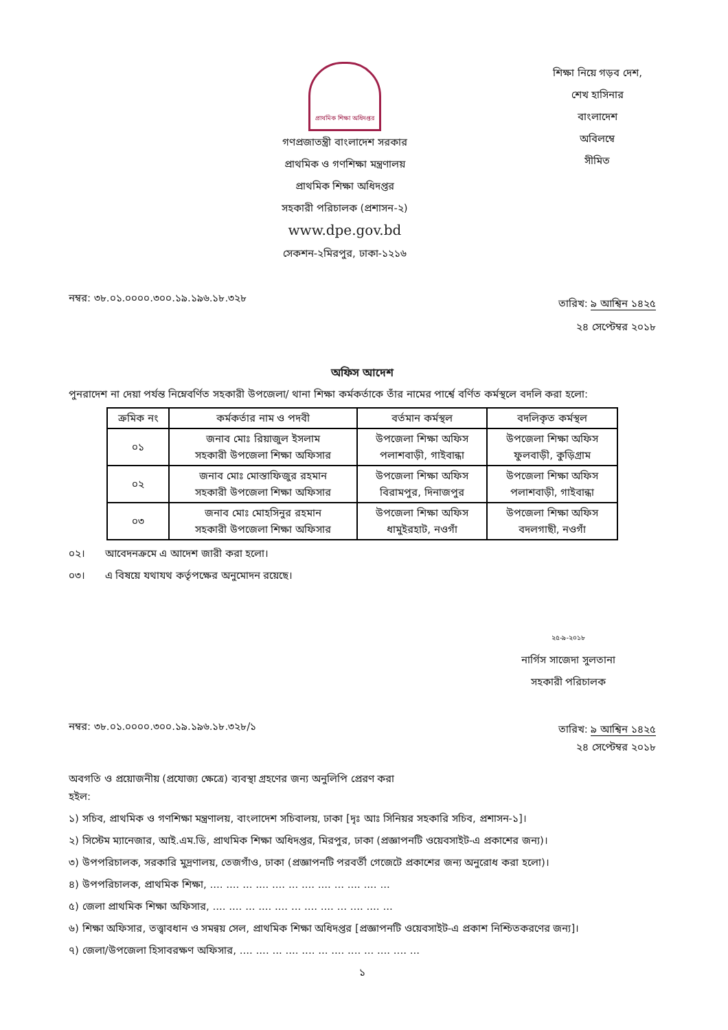প্রাথমিক শিক্ষা অধিদপ্তর
গণপ্রজাতন্ত্রী বাংলাদেশ সরকার
প্রাথমিক ও গণশিক্ষা মন্ত্রণালয়
প্রাথমিক শিক্ষা অধিদপ্তর
সহকারী পরিচালক (প্রশাসন-২)
www.dpe.gov.bd
সেকশন-২মিরপুর, ঢাকা-১২১৬
শিক্ষা নিয়ে গড়ব দেশ,
শেখ হাসিনার
বাংলাদেশ
অবিলম্বে
সীমিত
নম্বর: ৩৮.০১.০০০০.৩০০.১৯.১৯৬.১৮.৩২৮
তারিখ: ৯ আশ্বিন ১৪২৫
২৪ সেপ্টেম্বর ২০১৮
অফিস আদেশ
পুনরাদেশ না দেয়া পর্যন্ত নিম্নেবর্ণিত সহকারী উপজেলা/ থানা শিক্ষা কর্মকর্তাকে তাঁর নামের পার্শ্বে বর্ণিত কর্মস্থলে বদলি করা হলো:
| ক্রমিক নং | কর্মকর্তার নাম ও পদবী | বর্তমান কর্মস্থল | বদলিকৃত কর্মস্থল |
| --- | --- | --- | --- |
| ০১ | জনাব মোঃ রিয়াজুল ইসলাম সহকারী উপজেলা শিক্ষা অফিসার | উপজেলা শিক্ষা অফিস পলাশবাড়ী, গাইবান্ধা | উপজেলা শিক্ষা অফিস ফুলবাড়ী, কুড়িগ্রাম |
| ০২ | জনাব মোঃ মোস্তাফিজুর রহমান সহকারী উপজেলা শিক্ষা অফিসার | উপজেলা শিক্ষা অফিস বিরামপুর, দিনাজপুর | উপজেলা শিক্ষা অফিস পলাশবাড়ী, গাইবান্ধা |
| ০৩ | জনাব মোঃ মোহসিনুর রহমান সহকারী উপজেলা শিক্ষা অফিসার | উপজেলা শিক্ষা অফিস ধামুইরহাট, নওগাঁ | উপজেলা শিক্ষা অফিস বদলগাছী, নওগাঁ |
০২। আবেদনক্রমে এ আদেশ জারী করা হলো।
০৩। এ বিষয়ে যথাযথ কর্তৃপক্ষের অনুমোদন রয়েছে।
২৫-৯-২০১৮
নার্গিস সাজেদা সুলতানা
সহকারী পরিচালক
নম্বর: ৩৮.০১.০০০০.৩০০.১৯.১৯৬.১৮.৩২৮/১
তারিখ: ৯ আশ্বিন ১৪২৫
২৪ সেপ্টেম্বর ২০১৮
অবগতি ও প্রয়োজনীয় (প্রযোজ্য ক্ষেত্রে) ব্যবস্থা গ্রহণের জন্য অনুলিপি প্রেরণ করা
হইল:
১) সচিব, প্রাথমিক ও গণশিক্ষা মন্ত্রণালয়, বাংলাদেশ সচিবালয়, ঢাকা [দৃঃ আঃ সিনিয়র সহকারি সচিব, প্রশাসন-১]।
২) সিস্টেম ম্যানেজার, আই.এম.ডি, প্রাথমিক শিক্ষা অধিদপ্তর, মিরপুর, ঢাকা (প্রজ্ঞাপনটি ওয়েবসাইট-এ প্রকাশের জন্য)।
৩) উপপরিচালক, সরকারি মুদ্রণালয়, তেজগাঁও, ঢাকা (প্রজ্ঞাপনটি পরবর্তী গেজেটে প্রকাশের জন্য অনুরোধ করা হলো)।
৪) উপপরিচালক, প্রাথমিক শিক্ষা, .... .... ... .... .... ... .... .... ... .... .... ...
৫) জেলা প্রাথমিক শিক্ষা অফিসার, .... .... ... .... .... ... .... .... ... .... .... ...
৬) শিক্ষা অফিসার, তত্ত্বাবধান ও সমন্বয় সেল, প্রাথমিক শিক্ষা অধিদপ্তর [প্রজ্ঞাপনটি ওয়েবসাইট-এ প্রকাশ নিশ্চিতকরণের জন্য]।
৭) জেলা/উপজেলা হিসাবরক্ষণ অফিসার, .... .... ... .... .... ... .... .... ... .... .... ...
১